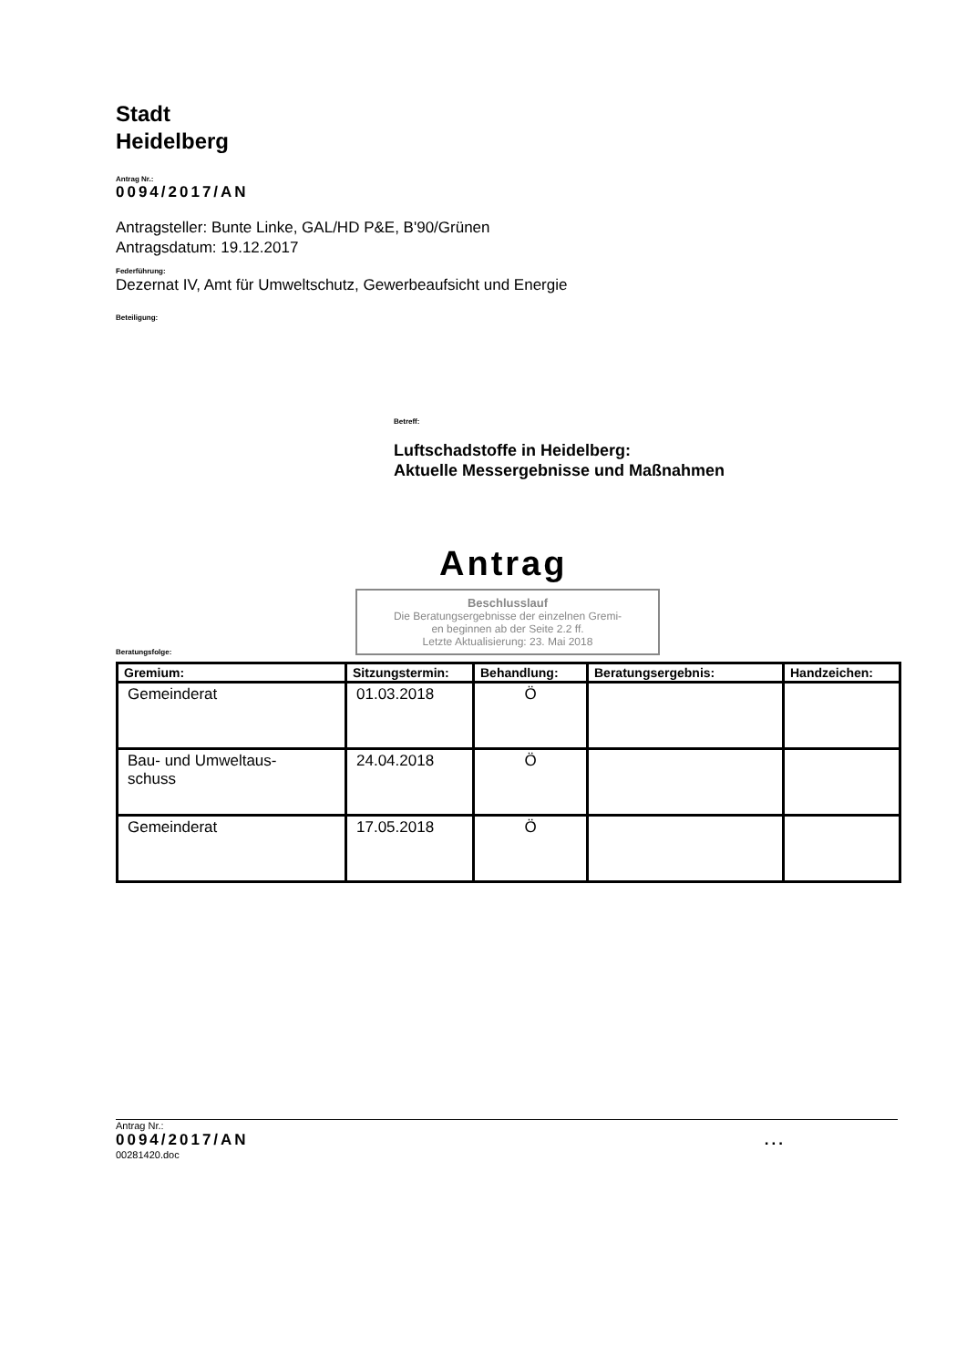Stadt
Heidelberg
Antrag Nr.:
0094/2017/AN
Antragsteller: Bunte Linke, GAL/HD P&E, B'90/Grünen
Antragsdatum: 19.12.2017
Federführung:
Dezernat IV, Amt für Umweltschutz, Gewerbeaufsicht und Energie
Beteiligung:
Betreff:
Luftschadstoffe in Heidelberg:
Aktuelle Messergebnisse und Maßnahmen
Antrag
Beschlusslauf
Die Beratungsergebnisse der einzelnen Gremi-
en beginnen ab der Seite 2.2 ff.
Letzte Aktualisierung: 23. Mai 2018
Beratungsfolge:
| Gremium: | Sitzungstermin: | Behandlung: | Beratungsergebnis: | Handzeichen: |
| --- | --- | --- | --- | --- |
| Gemeinderat | 01.03.2018 | Ö | | |
| Bau- und Umweltaus- schuss | 24.04.2018 | Ö | | |
| Gemeinderat | 17.05.2018 | Ö | | |
Antrag Nr.:
0094/2017/AN...
00281420.doc